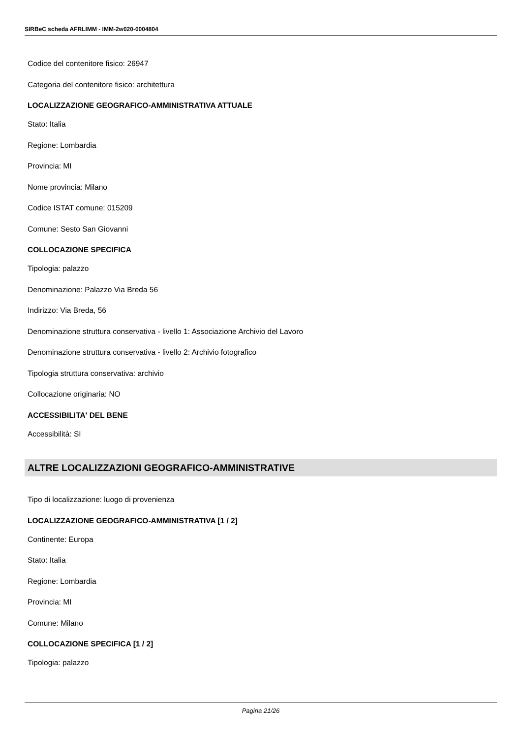SIRBeC scheda AFRLIMM - IMM-2w020-0004804
Codice del contenitore fisico: 26947
Categoria del contenitore fisico: architettura
LOCALIZZAZIONE GEOGRAFICO-AMMINISTRATIVA ATTUALE
Stato: Italia
Regione: Lombardia
Provincia: MI
Nome provincia: Milano
Codice ISTAT comune: 015209
Comune: Sesto San Giovanni
COLLOCAZIONE SPECIFICA
Tipologia: palazzo
Denominazione: Palazzo Via Breda 56
Indirizzo: Via Breda, 56
Denominazione struttura conservativa - livello 1: Associazione Archivio del Lavoro
Denominazione struttura conservativa - livello 2: Archivio fotografico
Tipologia struttura conservativa: archivio
Collocazione originaria: NO
ACCESSIBILITA' DEL BENE
Accessibilità: SI
ALTRE LOCALIZZAZIONI GEOGRAFICO-AMMINISTRATIVE
Tipo di localizzazione: luogo di provenienza
LOCALIZZAZIONE GEOGRAFICO-AMMINISTRATIVA [1 / 2]
Continente: Europa
Stato: Italia
Regione: Lombardia
Provincia: MI
Comune: Milano
COLLOCAZIONE SPECIFICA [1 / 2]
Tipologia: palazzo
Pagina 21/26